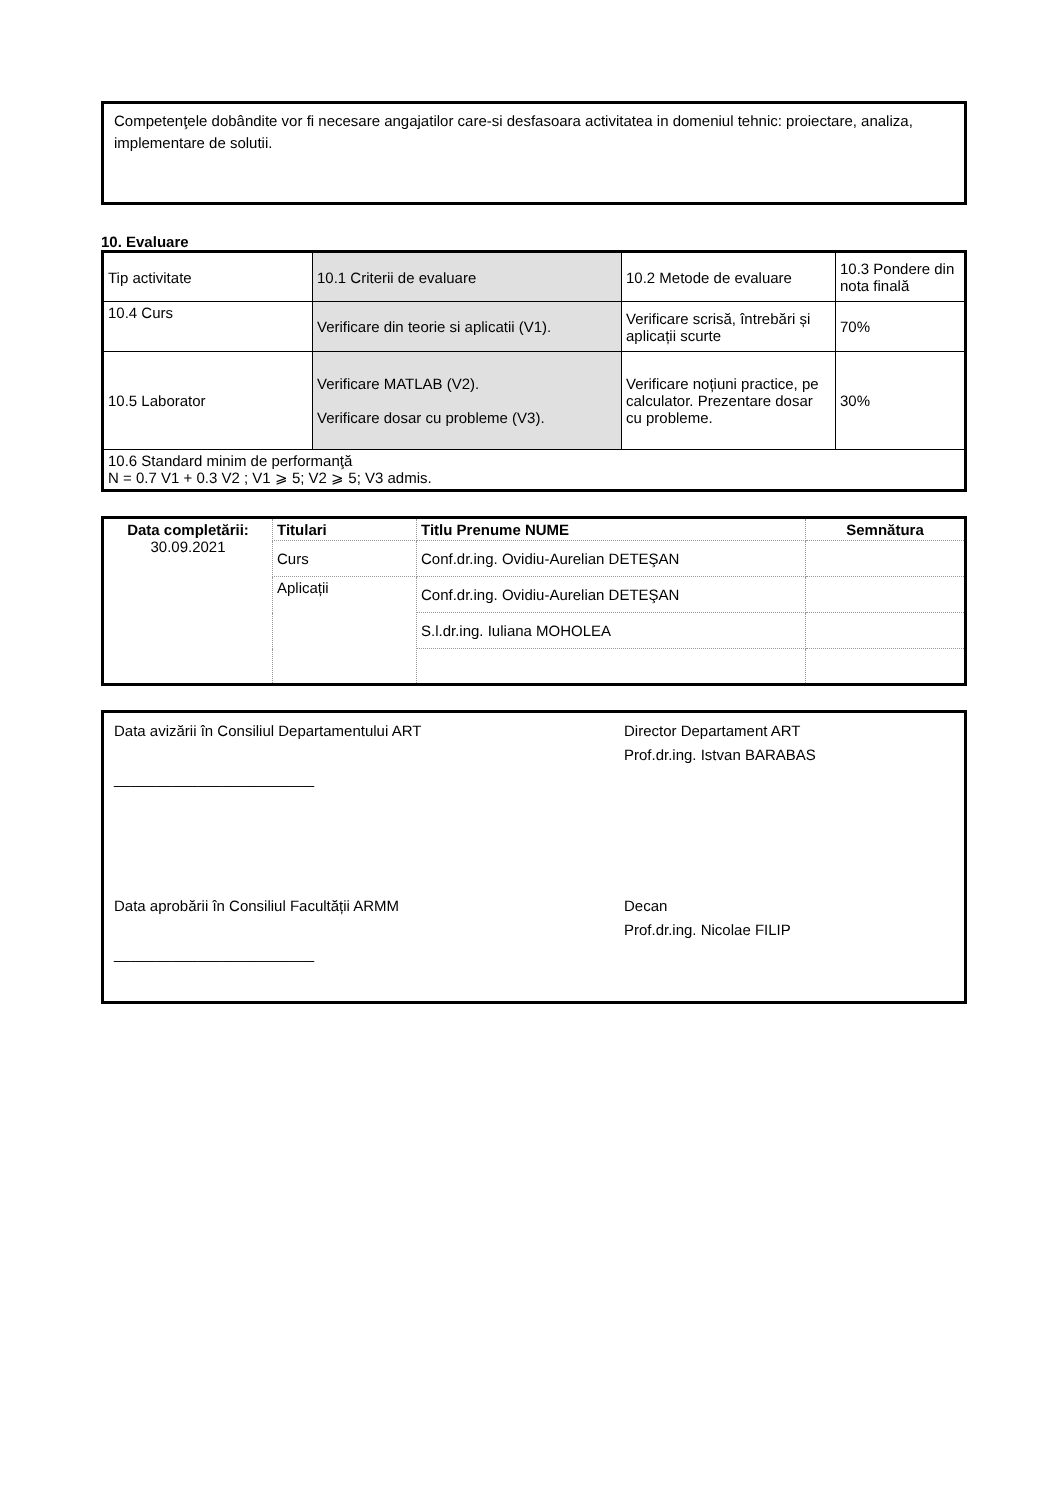Competenţele dobândite vor fi necesare angajatilor care-si desfasoara activitatea in domeniul tehnic: proiectare, analiza, implementare de solutii.
10. Evaluare
| Tip activitate | 10.1 Criterii de evaluare | 10.2 Metode de evaluare | 10.3 Pondere din nota finală |
| 10.4 Curs | Verificare din teorie si aplicatii (V1). | Verificare scrisă, întrebări și aplicații scurte | 70% |
| 10.5 Laborator | Verificare MATLAB (V2). Verificare dosar cu probleme (V3). | Verificare noțiuni practice, pe calculator. Prezentare dosar cu probleme. | 30% |
| 10.6 Standard minim de performanţă N = 0.7 V1 + 0.3 V2 ; V1 ⩾ 5; V2 ⩾ 5; V3 admis. | | | |
| Data completării: 30.09.2021 | Titulari | Titlu Prenume NUME | Semnătura |
| --- | --- | --- | --- |
| | Curs | Conf.dr.ing. Ovidiu-Aurelian DETEŞAN | |
| | Aplicații | Conf.dr.ing. Ovidiu-Aurelian DETEŞAN | |
| | | S.l.dr.ing. Iuliana MOHOLEA | |
Data avizării în Consiliul Departamentului ART
________________________
Director Departament ART
Prof.dr.ing. Istvan BARABAS
Data aprobării în Consiliul Facultății ARMM
________________________
Decan
Prof.dr.ing. Nicolae FILIP